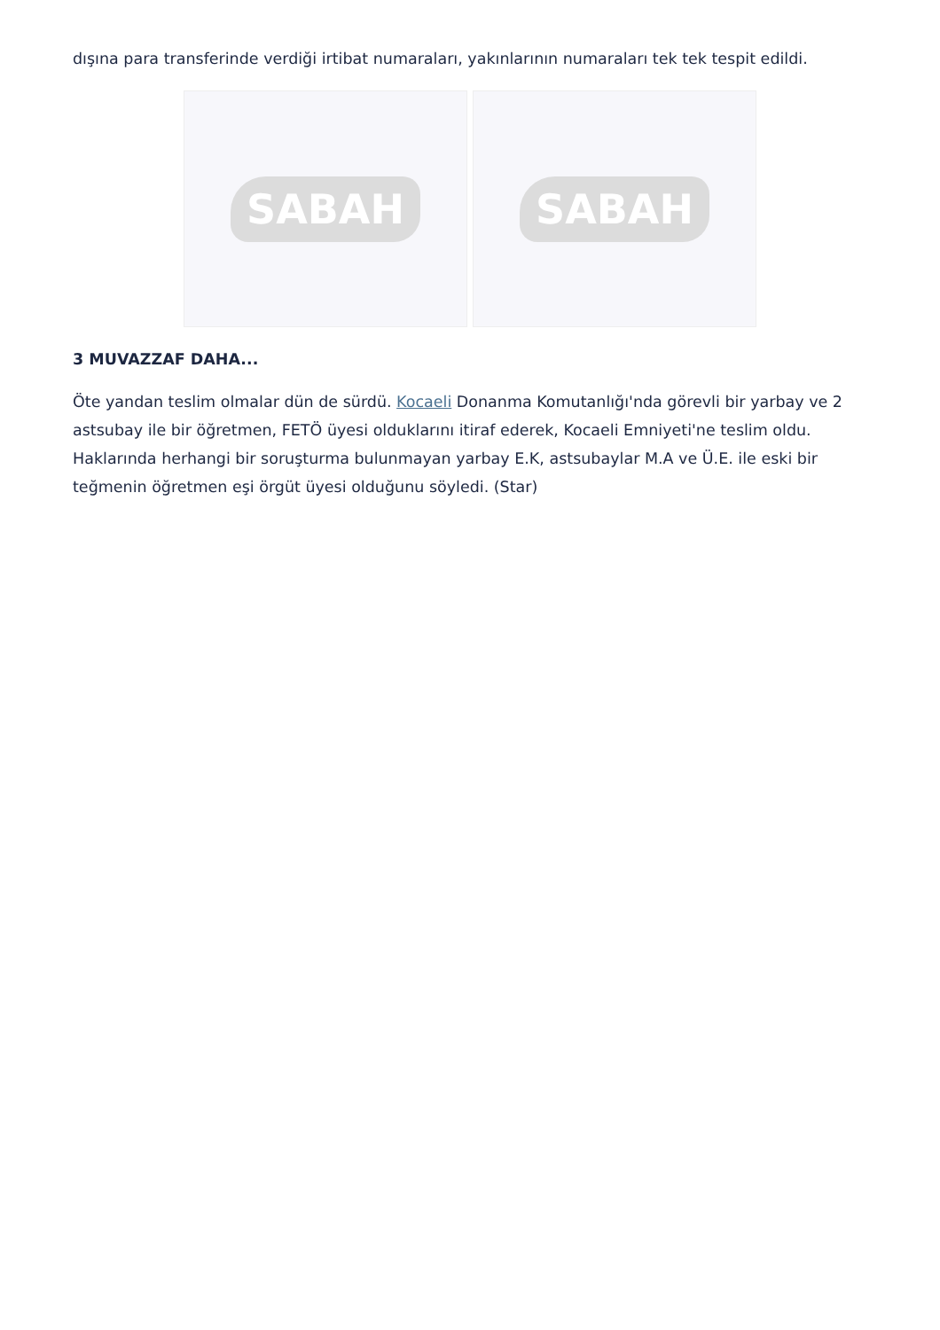dışına para transferinde verdiği irtibat numaraları, yakınlarının numaraları tek tek tespit edildi.
SABAH SABAH
3 MUVAZZAF DAHA...
Öte yandan teslim olmalar dün de sürdü. Kocaeli Donanma Komutanlığı'nda görevli bir yarbay ve 2 astsubay ile bir öğretmen, FETÖ üyesi olduklarını itiraf ederek, Kocaeli Emniyeti'ne teslim oldu. Haklarında herhangi bir soruşturma bulunmayan yarbay E.K, astsubaylar M.A ve Ü.E. ile eski bir teğmenin öğretmen eşi örgüt üyesi olduğunu söyledi. (Star)